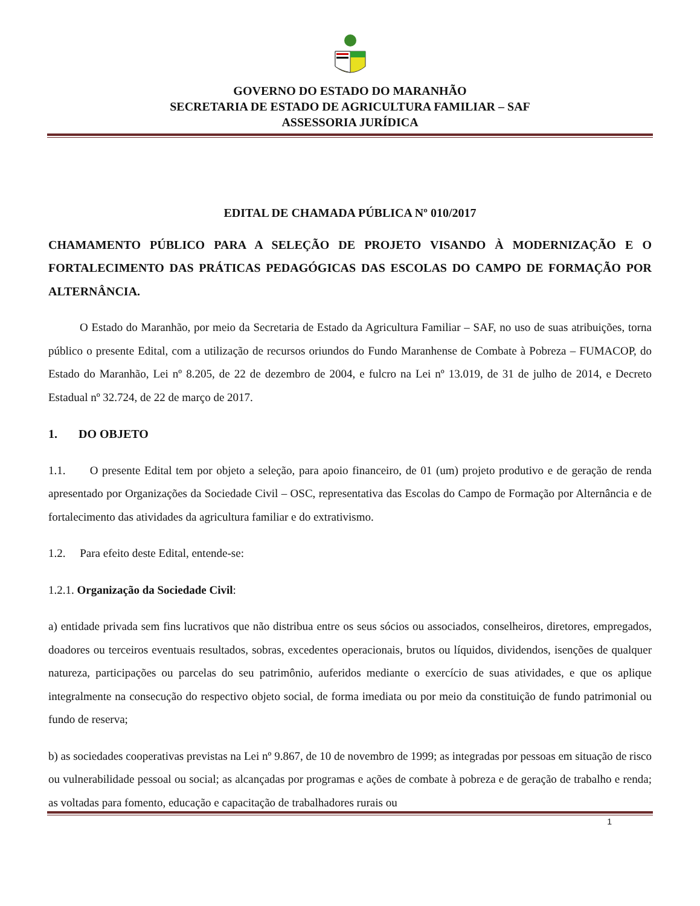GOVERNO DO ESTADO DO MARANHÃO
SECRETARIA DE ESTADO DE AGRICULTURA FAMILIAR – SAF
ASSESSORIA JURÍDICA
EDITAL DE CHAMADA PÚBLICA Nº 010/2017
CHAMAMENTO PÚBLICO PARA A SELEÇÃO DE PROJETO VISANDO À MODERNIZAÇÃO E O FORTALECIMENTO DAS PRÁTICAS PEDAGÓGICAS DAS ESCOLAS DO CAMPO DE FORMAÇÃO POR ALTERNÂNCIA.
O Estado do Maranhão, por meio da Secretaria de Estado da Agricultura Familiar – SAF, no uso de suas atribuições, torna público o presente Edital, com a utilização de recursos oriundos do Fundo Maranhense de Combate à Pobreza – FUMACOP, do Estado do Maranhão, Lei nº 8.205, de 22 de dezembro de 2004, e fulcro na Lei nº 13.019, de 31 de julho de 2014, e Decreto Estadual nº 32.724, de 22 de março de 2017.
1. DO OBJETO
1.1. O presente Edital tem por objeto a seleção, para apoio financeiro, de 01 (um) projeto produtivo e de geração de renda apresentado por Organizações da Sociedade Civil – OSC, representativa das Escolas do Campo de Formação por Alternância e de fortalecimento das atividades da agricultura familiar e do extrativismo.
1.2. Para efeito deste Edital, entende-se:
1.2.1. Organização da Sociedade Civil:
a) entidade privada sem fins lucrativos que não distribua entre os seus sócios ou associados, conselheiros, diretores, empregados, doadores ou terceiros eventuais resultados, sobras, excedentes operacionais, brutos ou líquidos, dividendos, isenções de qualquer natureza, participações ou parcelas do seu patrimônio, auferidos mediante o exercício de suas atividades, e que os aplique integralmente na consecução do respectivo objeto social, de forma imediata ou por meio da constituição de fundo patrimonial ou fundo de reserva;
b) as sociedades cooperativas previstas na Lei nº 9.867, de 10 de novembro de 1999; as integradas por pessoas em situação de risco ou vulnerabilidade pessoal ou social; as alcançadas por programas e ações de combate à pobreza e de geração de trabalho e renda; as voltadas para fomento, educação e capacitação de trabalhadores rurais ou
1